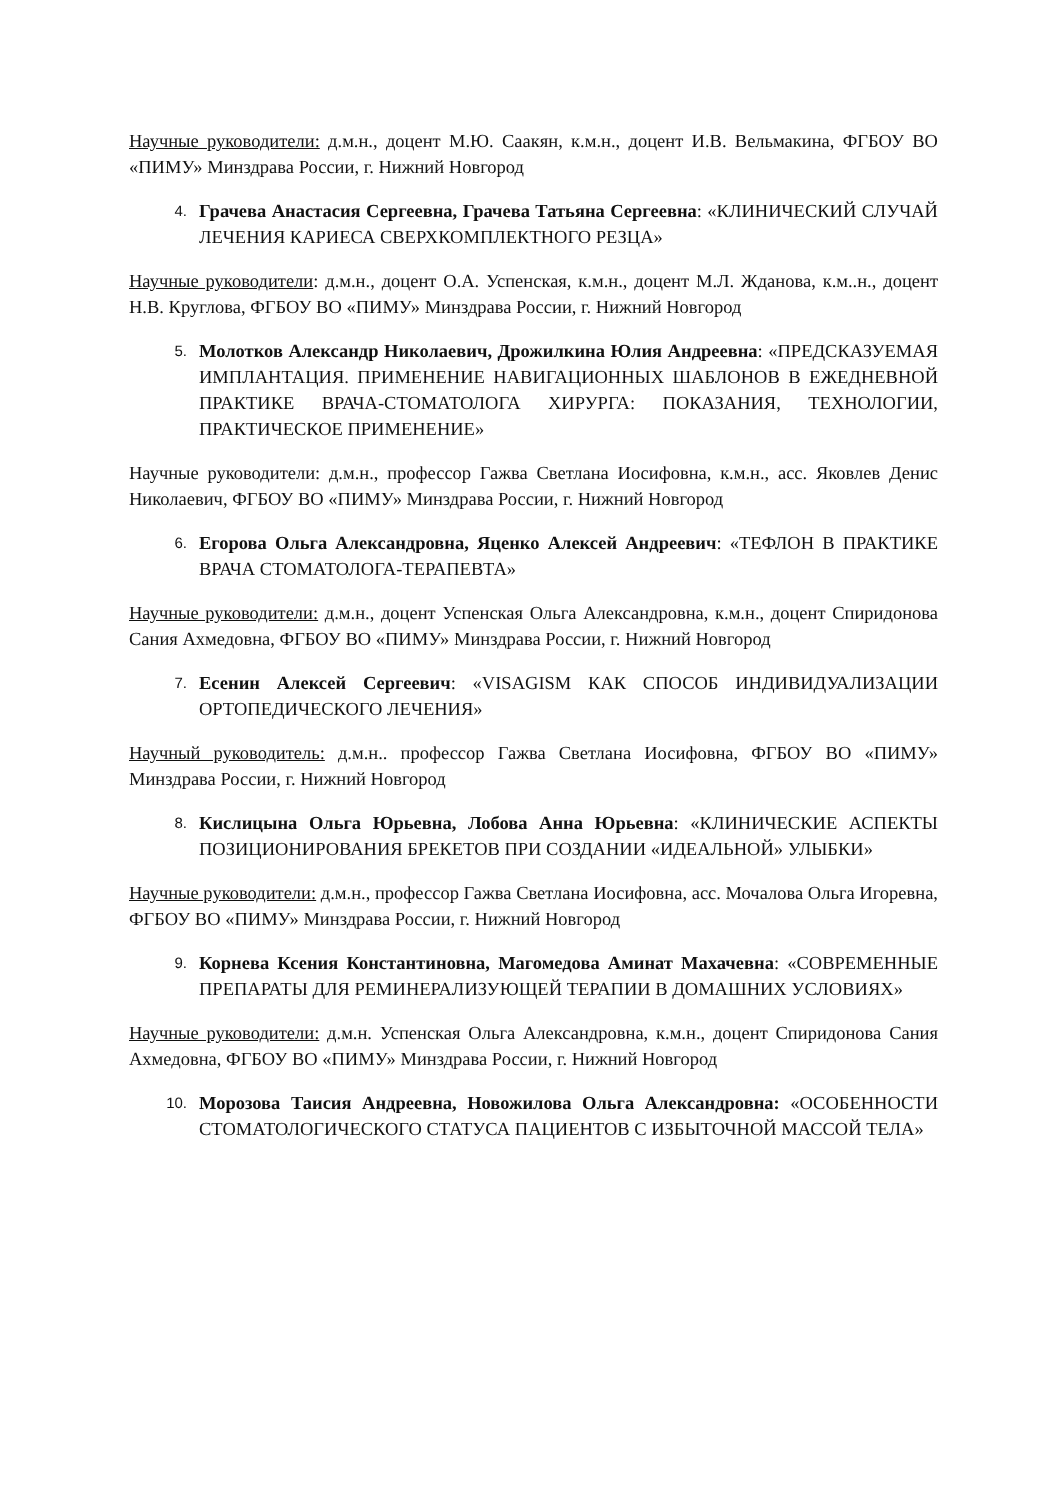Научные руководители: д.м.н., доцент М.Ю. Саакян, к.м.н., доцент И.В. Вельмакина, ФГБОУ ВО «ПИМУ» Минздрава России, г. Нижний Новгород
4.
Грачева Анастасия Сергеевна, Грачева Татьяна Сергеевна: «КЛИНИЧЕСКИЙ СЛУЧАЙ ЛЕЧЕНИЯ КАРИЕСА СВЕРХКОМПЛЕКТНОГО РЕЗЦА»
Научные руководители: д.м.н., доцент О.А. Успенская, к.м.н., доцент М.Л. Жданова, к.м..н., доцент Н.В. Круглова, ФГБОУ ВО «ПИМУ» Минздрава России, г. Нижний Новгород
5.
Молотков Александр Николаевич, Дрожилкина Юлия Андреевна: «ПРЕДСКАЗУЕМАЯ ИМПЛАНТАЦИЯ. ПРИМЕНЕНИЕ НАВИГАЦИОННЫХ ШАБЛОНОВ В ЕЖЕДНЕВНОЙ ПРАКТИКЕ ВРАЧА-СТОМАТОЛОГА ХИРУРГА: ПОКАЗАНИЯ, ТЕХНОЛОГИИ, ПРАКТИЧЕСКОЕ ПРИМЕНЕНИЕ»
Научные руководители: д.м.н., профессор Гажва Светлана Иосифовна, к.м.н., асс. Яковлев Денис Николаевич, ФГБОУ ВО «ПИМУ» Минздрава России, г. Нижний Новгород
6.
Егорова Ольга Александровна, Яценко Алексей Андреевич: «ТЕФЛОН В ПРАКТИКЕ ВРАЧА СТОМАТОЛОГА-ТЕРАПЕВТА»
Научные руководители: д.м.н., доцент Успенская Ольга Александровна, к.м.н., доцент Спиридонова Сания Ахмедовна, ФГБОУ ВО «ПИМУ» Минздрава России, г. Нижний Новгород
7.
Есенин Алексей Сергеевич: «VISAGISM КАК СПОСОБ ИНДИВИДУАЛИЗАЦИИ ОРТОПЕДИЧЕСКОГО ЛЕЧЕНИЯ»
Научный руководитель: д.м.н.. профессор Гажва Светлана Иосифовна, ФГБОУ ВО «ПИМУ» Минздрава России, г. Нижний Новгород
8.
Кислицына Ольга Юрьевна, Лобова Анна Юрьевна: «КЛИНИЧЕСКИЕ АСПЕКТЫ ПОЗИЦИОНИРОВАНИЯ БРЕКЕТОВ ПРИ СОЗДАНИИ «ИДЕАЛЬНОЙ» УЛЫБКИ»
Научные руководители: д.м.н., профессор Гажва Светлана Иосифовна, асс. Мочалова Ольга Игоревна, ФГБОУ ВО «ПИМУ» Минздрава России, г. Нижний Новгород
9.
Корнева Ксения Константиновна, Магомедова Аминат Махачевна: «СОВРЕМЕННЫЕ ПРЕПАРАТЫ ДЛЯ РЕМИНЕРАЛИЗУЮЩЕЙ ТЕРАПИИ В ДОМАШНИХ УСЛОВИЯХ»
Научные руководители: д.м.н. Успенская Ольга Александровна, к.м.н., доцент Спиридонова Сания Ахмедовна, ФГБОУ ВО «ПИМУ» Минздрава России, г. Нижний Новгород
10.
Морозова Таисия Андреевна, Новожилова Ольга Александровна: «ОСОБЕННОСТИ СТОМАТОЛОГИЧЕСКОГО СТАТУСА ПАЦИЕНТОВ С ИЗБЫТОЧНОЙ МАССОЙ ТЕЛА»